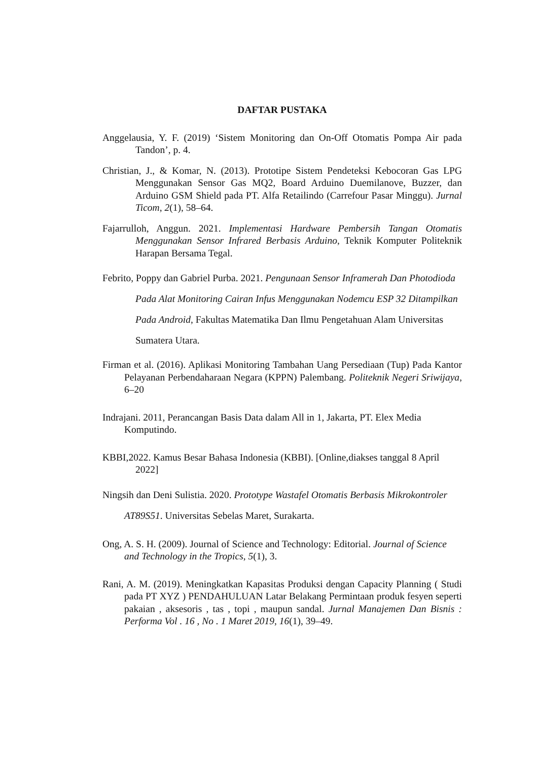DAFTAR PUSTAKA
Anggelausia, Y. F. (2019) ‘Sistem Monitoring dan On-Off Otomatis Pompa Air pada Tandon’, p. 4.
Christian, J., & Komar, N. (2013). Prototipe Sistem Pendeteksi Kebocoran Gas LPG Menggunakan Sensor Gas MQ2, Board Arduino Duemilanove, Buzzer, dan Arduino GSM Shield pada PT. Alfa Retailindo (Carrefour Pasar Minggu). Jurnal Ticom, 2(1), 58–64.
Fajarrulloh, Anggun. 2021. Implementasi Hardware Pembersih Tangan Otomatis Menggunakan Sensor Infrared Berbasis Arduino, Teknik Komputer Politeknik Harapan Bersama Tegal.
Febrito, Poppy dan Gabriel Purba. 2021. Pengunaan Sensor Inframerah Dan Photodioda Pada Alat Monitoring Cairan Infus Menggunakan Nodemcu ESP 32 Ditampilkan Pada Android, Fakultas Matematika Dan Ilmu Pengetahuan Alam Universitas Sumatera Utara.
Firman et al. (2016). Aplikasi Monitoring Tambahan Uang Persediaan (Tup) Pada Kantor Pelayanan Perbendaharaan Negara (KPPN) Palembang. Politeknik Negeri Sriwijaya, 6–20
Indrajani. 2011, Perancangan Basis Data dalam All in 1, Jakarta, PT. Elex Media Komputindo.
KBBI,2022. Kamus Besar Bahasa Indonesia (KBBI). [Online,diakses tanggal 8 April 2022]
Ningsih dan Deni Sulistia. 2020. Prototype Wastafel Otomatis Berbasis Mikrokontroler AT89S51. Universitas Sebelas Maret, Surakarta.
Ong, A. S. H. (2009). Journal of Science and Technology: Editorial. Journal of Science and Technology in the Tropics, 5(1), 3.
Rani, A. M. (2019). Meningkatkan Kapasitas Produksi dengan Capacity Planning ( Studi pada PT XYZ ) PENDAHULUAN Latar Belakang Permintaan produk fesyen seperti pakaian , aksesoris , tas , topi , maupun sandal. Jurnal Manajemen Dan Bisnis : Performa Vol . 16 , No . 1 Maret 2019, 16(1), 39–49.